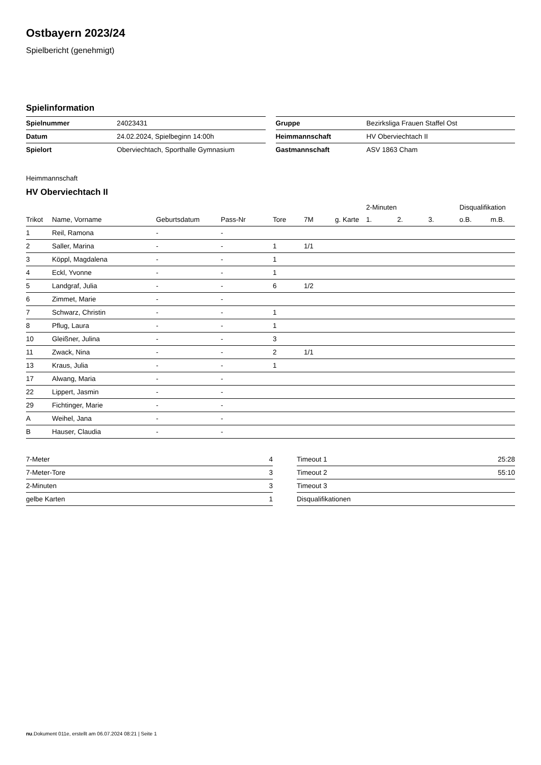Ostbayern 2023/24
Spielbericht (genehmigt)
Spielinformation
| Spielnummer | 24023431 |
| Datum | 24.02.2024, Spielbeginn 14:00h |
| Spielort | Oberviechtach, Sporthalle Gymnasium |
| Gruppe | Bezirksliga Frauen Staffel Ost |
| Heimmannschaft | HV Oberviechtach II |
| Gastmannschaft | ASV 1863 Cham |
Heimmannschaft
HV Oberviechtach II
| | | | | | | | 2-Minuten | | | Disqualifikation | |
| --- | --- | --- | --- | --- | --- | --- | --- | --- | --- | --- | --- |
| Trikot | Name, Vorname | Geburtsdatum | Pass-Nr | Tore | 7M | g. Karte | 1. | 2. | 3. | o.B. | m.B. |
| 1 | Reil, Ramona | - | - | | | | | | | | |
| 2 | Saller, Marina | - | - | 1 | 1/1 | | | | | | |
| 3 | Köppl, Magdalena | - | - | 1 | | | | | | | |
| 4 | Eckl, Yvonne | - | - | 1 | | | | | | | |
| 5 | Landgraf, Julia | - | - | 6 | 1/2 | | | | | | |
| 6 | Zimmet, Marie | - | - | | | | | | | | |
| 7 | Schwarz, Christin | - | - | 1 | | | | | | | |
| 8 | Pflug, Laura | - | - | 1 | | | | | | | |
| 10 | Gleißner, Julina | - | - | 3 | | | | | | | |
| 11 | Zwack, Nina | - | - | 2 | 1/1 | | | | | | |
| 13 | Kraus, Julia | - | - | 1 | | | | | | | |
| 17 | Alwang, Maria | - | - | | | | | | | | |
| 22 | Lippert, Jasmin | - | - | | | | | | | | |
| 29 | Fichtinger, Marie | - | - | | | | | | | | |
| A | Weihel, Jana | - | - | | | | | | | | |
| B | Hauser, Claudia | - | - | | | | | | | | |
| 7-Meter | 4 |
| 7-Meter-Tore | 3 |
| 2-Minuten | 3 |
| gelbe Karten | 1 |
| Timeout 1 | 25:28 |
| Timeout 2 | 55:10 |
| Timeout 3 | |
| Disqualifikationen | |
nu.Dokument 011e, erstellt am 06.07.2024 08:21 | Seite 1